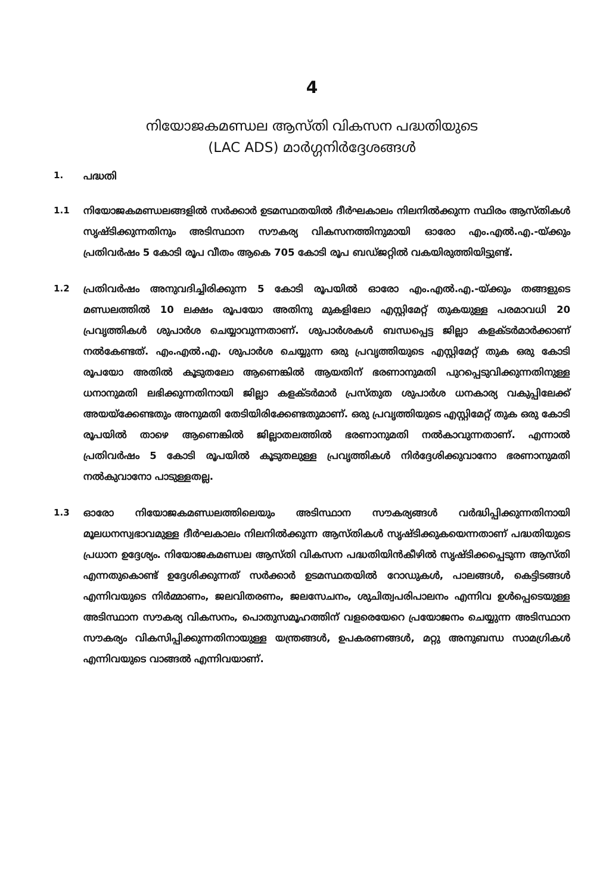4
നിയോജകമണ്ഡല ആസ്തി വികസന പദ്ധതിയുടെ
(LAC ADS) മാർഗ്ഗനിർദ്ദേശങ്ങൾ
1. പദ്ധതി
1.1 നിയോജകമണ്ഡലങ്ങളിൽ സർക്കാർ ഉടമസ്ഥതയിൽ ദീർഘകാലം നിലനിൽക്കുന്ന സ്ഥിരം ആസ്തികൾ സൃഷ്ടിക്കുന്നതിനും അടിസ്ഥാന സൗകര്യ വികസനത്തിനുമായി ഓരോ എം.എൽ.എ.-യ്ക്കും പ്രതിവർഷം 5 കോടി രൂപ വീതം ആകെ 705 കോടി രൂപ ബഡ്ജറ്റിൽ വകയിരുത്തിയിട്ടുണ്ട്.
1.2 പ്രതിവർഷം അനുവദിച്ചിരിക്കുന്ന 5 കോടി രൂപയിൽ ഓരോ എം.എൽ.എ.-യ്ക്കും തങ്ങളുടെ മണ്ഡലത്തിൽ 10 ലക്ഷം രൂപയോ അതിനു മുകളിലോ എസ്റ്റിമേറ്റ് തുകയുള്ള പരമാവധി 20 പ്രവൃത്തികൾ ശുപാർശ ചെയ്യാവുന്നതാണ്. ശുപാർശകൾ ബന്ധപ്പെട്ട ജില്ലാ കളക്ടർമാർക്കാണ് നൽകേണ്ടത്. എം.എൽ.എ. ശുപാർശ ചെയ്യുന്ന ഒരു പ്രവൃത്തിയുടെ എസ്റ്റിമേറ്റ് തുക ഒരു കോടി രൂപയോ അതിൽ കൂടുതലോ ആണെങ്കിൽ ആയതിന് ഭരണാനുമതി പുറപ്പെടുവിക്കുന്നതിനുള്ള ധനാനുമതി ലഭിക്കുന്നതിനായി ജില്ലാ കളക്ടർമാർ പ്രസ്തുത ശുപാർശ ധനകാര്യ വകുപ്പിലേക്ക് അയയ്ക്കേണ്ടതും അനുമതി തേടിയിരിക്കേണ്ടതുമാണ്. ഒരു പ്രവൃത്തിയുടെ എസ്റ്റിമേറ്റ് തുക ഒരു കോടി രൂപയിൽ താഴെ ആണെങ്കിൽ ജില്ലാതലത്തിൽ ഭരണാനുമതി നൽകാവുന്നതാണ്. എന്നാൽ പ്രതിവർഷം 5 കോടി രൂപയിൽ കൂടുതലുള്ള പ്രവൃത്തികൾ നിർദ്ദേശിക്കുവാനോ ഭരണാനുമതി നൽകുവാനോ പാടുള്ളതല്ല.
1.3 ഓരോ നിയോജകമണ്ഡലത്തിലെയും അടിസ്ഥാന സൗകര്യങ്ങൾ വർദ്ധിപ്പിക്കുന്നതിനായി മൂലധനസ്വഭാവമുള്ള ദീർഘകാലം നിലനിൽക്കുന്ന ആസ്തികൾ സൃഷ്ടിക്കുകയെന്നതാണ് പദ്ധതിയുടെ പ്രധാന ഉദ്ദേശ്യം. നിയോജകമണ്ഡല ആസ്തി വികസന പദ്ധതിയിൻകീഴിൽ സൃഷ്ടിക്കപ്പെടുന്ന ആസ്തി എന്നതുകൊണ്ട് ഉദ്ദേശിക്കുന്നത് സർക്കാർ ഉടമസ്ഥതയിൽ റോഡുകൾ, പാലങ്ങൾ, കെട്ടിടങ്ങൾ എന്നിവയുടെ നിർമ്മാണം, ജലവിതരണം, ജലസേചനം, ശുചിത്വപരിപാലനം എന്നിവ ഉൾപ്പെടെയുള്ള അടിസ്ഥാന സൗകര്യ വികസനം, പൊതുസമൂഹത്തിന് വളരെയേറെ പ്രയോജനം ചെയ്യുന്ന അടിസ്ഥാന സൗകര്യം വികസിപ്പിക്കുന്നതിനായുള്ള യന്ത്രങ്ങൾ, ഉപകരണങ്ങൾ, മറ്റു അനുബന്ധ സാമഗ്രികൾ എന്നിവയുടെ വാങ്ങൽ എന്നിവയാണ്.